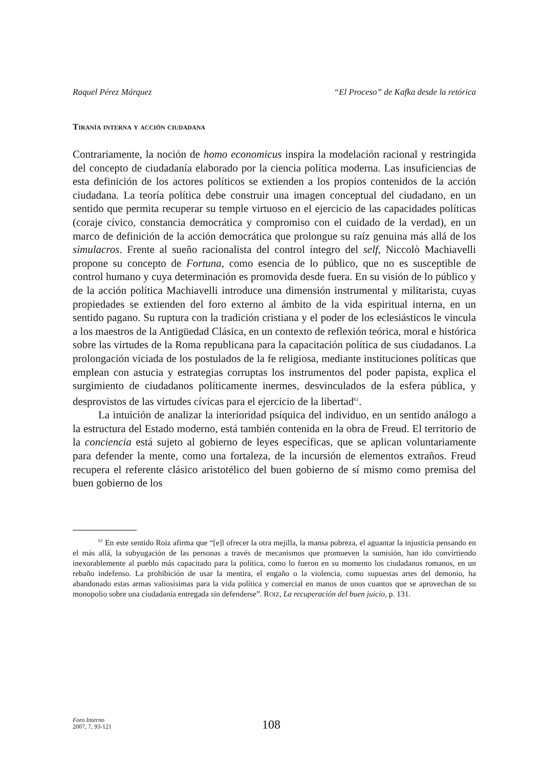Raquel Pérez Márquez “El Proceso” de Kafka desde la retórica
Tiranía interna y acción ciudadana
Contrariamente, la noción de homo economicus inspira la modelación racional y restringida del concepto de ciudadanía elaborado por la ciencia política moderna. Las insuficiencias de esta definición de los actores políticos se extienden a los propios contenidos de la acción ciudadana. La teoría política debe construir una imagen conceptual del ciudadano, en un sentido que permita recuperar su temple virtuoso en el ejercicio de las capacidades políticas (coraje cívico, constancia democrática y compromiso con el cuidado de la verdad), en un marco de definición de la acción democrática que prolongue su raíz genuina más allá de los simulacros. Frente al sueño racionalista del control íntegro del self, Niccolò Machiavelli propone su concepto de Fortuna, como esencia de lo público, que no es susceptible de control humano y cuya determinación es promovida desde fuera. En su visión de lo público y de la acción política Machiavelli introduce una dimensión instrumental y militarista, cuyas propiedades se extienden del foro externo al ámbito de la vida espiritual interna, en un sentido pagano. Su ruptura con la tradición cristiana y el poder de los eclesiásticos le vincula a los maestros de la Antigüedad Clásica, en un contexto de reflexión teórica, moral e histórica sobre las virtudes de la Roma republicana para la capacitación política de sus ciudadanos. La prolongación viciada de los postulados de la fe religiosa, mediante instituciones políticas que emplean con astucia y estrategias corruptas los instrumentos del poder papista, explica el surgimiento de ciudadanos políticamente inermes, desvinculados de la esfera pública, y desprovistos de las virtudes cívicas para el ejercicio de la libertad<sup>61</sup>.
La intuición de analizar la interioridad psíquica del individuo, en un sentido análogo a la estructura del Estado moderno, está también contenida en la obra de Freud. El territorio de la conciencia está sujeto al gobierno de leyes específicas, que se aplican voluntariamente para defender la mente, como una fortaleza, de la incursión de elementos extraños. Freud recupera el referente clásico aristotélico del buen gobierno de sí mismo como premisa del buen gobierno de los
<sup>61</sup> En este sentido Roiz afirma que “[e]l ofrecer la otra mejilla, la mansa pobreza, el aguantar la injusticia pensando en el más allá, la subyugación de las personas a través de mecanismos que promueven la sumisión, han ido convirtiendo inexorablemente al pueblo más capacitado para la política, como lo fueron en su momento los ciudadanos romanos, en un rebaño indefenso. La prohibición de usar la mentira, el engaño o la violencia, como supuestas artes del demonio, ha abandonado estas armas valiosísimas para la vida política y comercial en manos de unos cuantos que se aprovechan de su monopolio sobre una ciudadanía entregada sin defenderse”. ROIZ, La recuperación del buen juicio, p. 131.
Foro Interno
2007, 7, 93-121
108